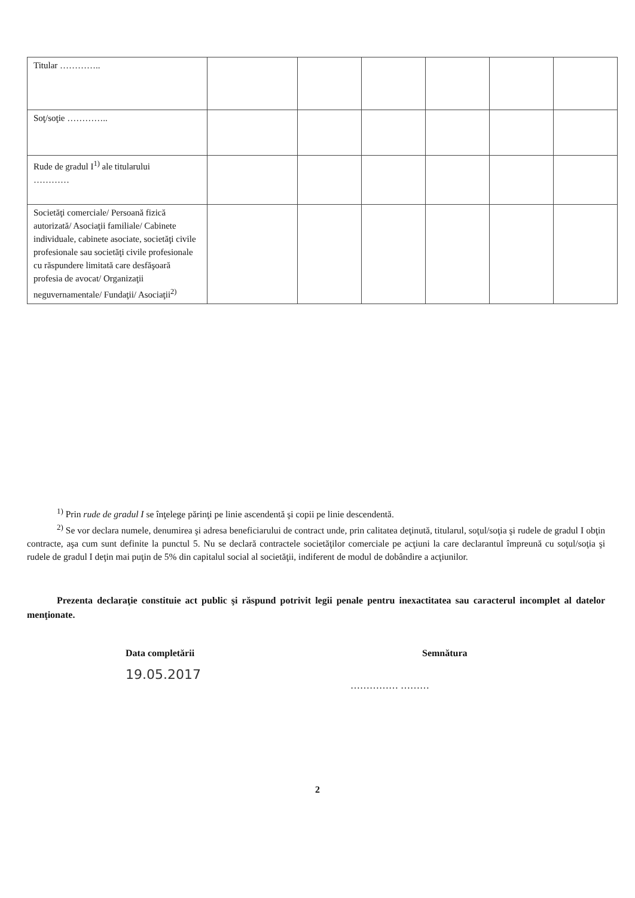| Titular ………….. | | | | | | |
| Soţ/soţie ………….. | | | | | | |
| Rude de gradul I<sup>1)</sup> ale titularului ………… | | | | | | |
| Societăţi comerciale/ Persoană fizică autorizată/ Asociaţii familiale/ Cabinete individuale, cabinete asociate, societăţi civile profesionale sau societăţi civile profesionale cu răspundere limitată care desfăşoară profesia de avocat/ Organizaţii neguvernamentale/ Fundaţii/ Asociaţii<sup>2)</sup> | | | | | | |
<sup>1)</sup> Prin rude de gradul I se înţelege părinţi pe linie ascendentă şi copii pe linie descendentă.
<sup>2)</sup> Se vor declara numele, denumirea şi adresa beneficiarului de contract unde, prin calitatea deţinută, titularul, soţul/soţia şi rudele de gradul I obţin contracte, aşa cum sunt definite la punctul 5. Nu se declară contractele societăţilor comerciale pe acţiuni la care declarantul împreună cu soţul/soţia şi rudele de gradul I deţin mai puţin de 5% din capitalul social al societăţii, indiferent de modul de dobândire a acţiunilor.
Prezenta declaraţie constituie act public şi răspund potrivit legii penale pentru inexactitatea sau caracterul incomplet al datelor menţionate.
Data completării
19.05.2017
Semnătura
…………… ………
2